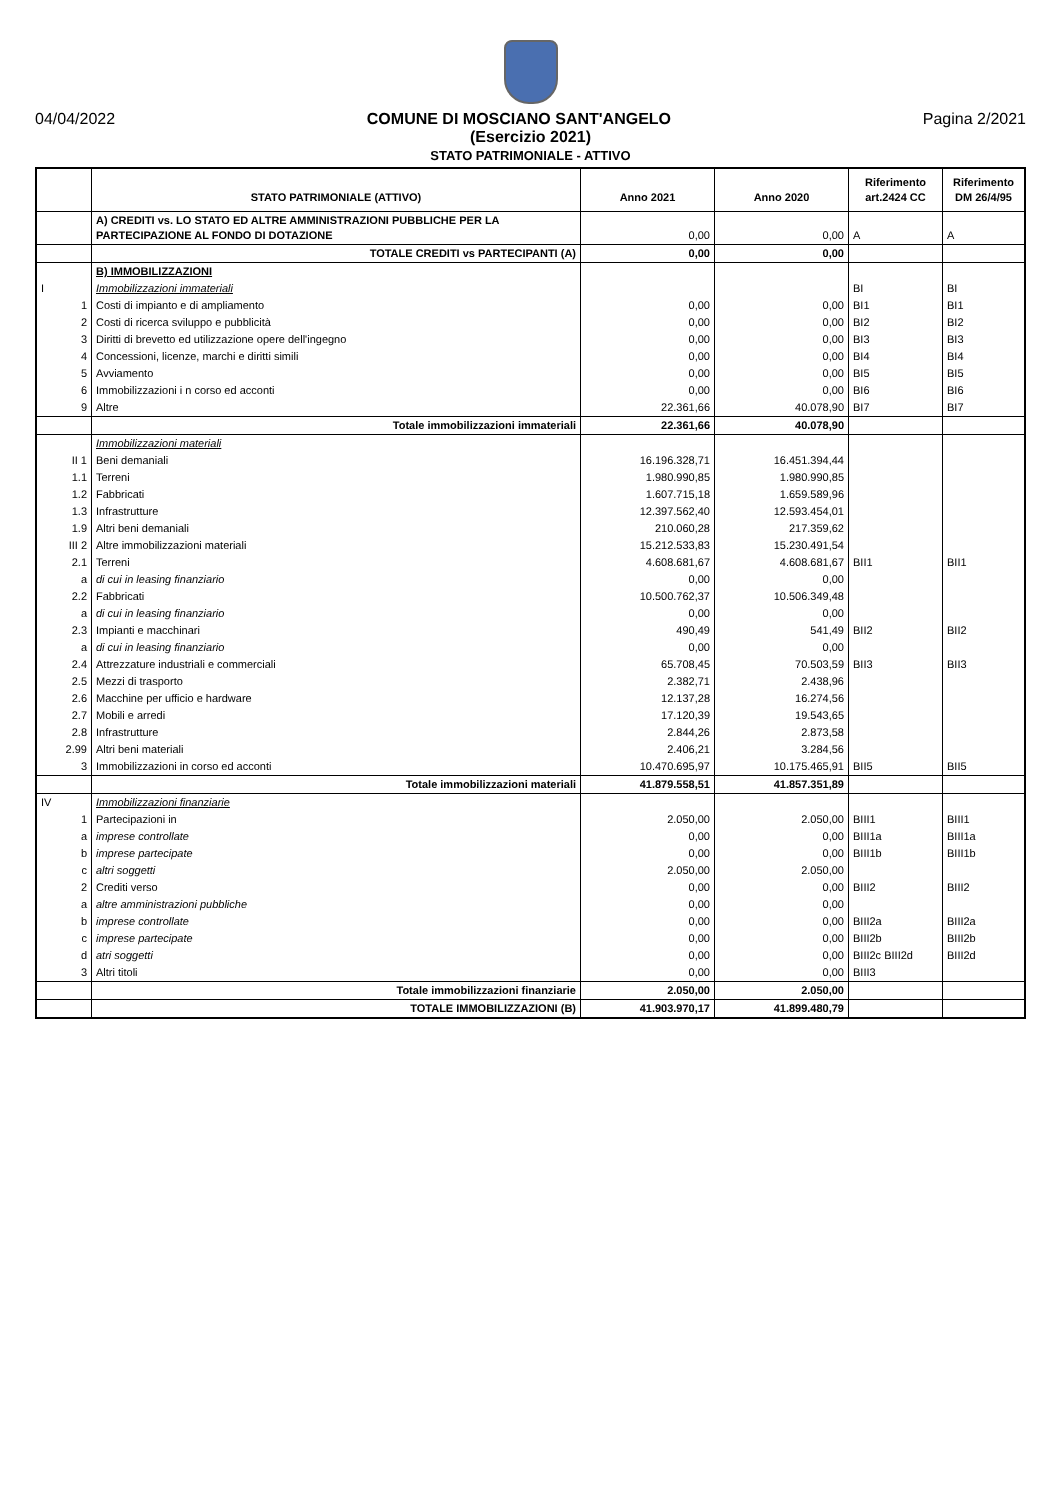04/04/2022 COMUNE DI MOSCIANO SANT'ANGELO Pagina 2/2021
(Esercizio 2021)
STATO PATRIMONIALE - ATTIVO
| | STATO PATRIMONIALE (ATTIVO) | Anno 2021 | Anno 2020 | Riferimento art.2424 CC | Riferimento DM 26/4/95 |
| --- | --- | --- | --- | --- | --- |
| | A) CREDITI vs. LO STATO ED ALTRE AMMINISTRAZIONI PUBBLICHE PER LA PARTECIPAZIONE AL FONDO DI DOTAZIONE | 0,00 | 0,00 | A | A |
| | TOTALE CREDITI vs PARTECIPANTI (A) | 0,00 | 0,00 | | |
| | B) IMMOBILIZZAZIONI | | | | |
| I | Immobilizzazioni immateriali | | | BI | BI |
| 1 | Costi di impianto e di ampliamento | 0,00 | 0,00 | BI1 | BI1 |
| 2 | Costi di ricerca sviluppo e pubblicità | 0,00 | 0,00 | BI2 | BI2 |
| 3 | Diritti di brevetto ed utilizzazione opere dell'ingegno | 0,00 | 0,00 | BI3 | BI3 |
| 4 | Concessioni, licenze, marchi e diritti simili | 0,00 | 0,00 | BI4 | BI4 |
| 5 | Avviamento | 0,00 | 0,00 | BI5 | BI5 |
| 6 | Immobilizzazioni i n corso ed acconti | 0,00 | 0,00 | BI6 | BI6 |
| 9 | Altre | 22.361,66 | 40.078,90 | BI7 | BI7 |
| | Totale immobilizzazioni immateriali | 22.361,66 | 40.078,90 | | |
| | Immobilizzazioni materiali | | | | |
| II 1 | Beni demaniali | 16.196.328,71 | 16.451.394,44 | | |
| 1.1 | Terreni | 1.980.990,85 | 1.980.990,85 | | |
| 1.2 | Fabbricati | 1.607.715,18 | 1.659.589,96 | | |
| 1.3 | Infrastrutture | 12.397.562,40 | 12.593.454,01 | | |
| 1.9 | Altri beni demaniali | 210.060,28 | 217.359,62 | | |
| III 2 | Altre immobilizzazioni materiali | 15.212.533,83 | 15.230.491,54 | | |
| 2.1 | Terreni | 4.608.681,67 | 4.608.681,67 | BII1 | BII1 |
| a | di cui in leasing finanziario | 0,00 | 0,00 | | |
| 2.2 | Fabbricati | 10.500.762,37 | 10.506.349,48 | | |
| a | di cui in leasing finanziario | 0,00 | 0,00 | | |
| 2.3 | Impianti e macchinari | 490,49 | 541,49 | BII2 | BII2 |
| a | di cui in leasing finanziario | 0,00 | 0,00 | | |
| 2.4 | Attrezzature industriali e commerciali | 65.708,45 | 70.503,59 | BII3 | BII3 |
| 2.5 | Mezzi di trasporto | 2.382,71 | 2.438,96 | | |
| 2.6 | Macchine per ufficio e hardware | 12.137,28 | 16.274,56 | | |
| 2.7 | Mobili e arredi | 17.120,39 | 19.543,65 | | |
| 2.8 | Infrastrutture | 2.844,26 | 2.873,58 | | |
| 2.99 | Altri beni materiali | 2.406,21 | 3.284,56 | | |
| 3 | Immobilizzazioni in corso ed acconti | 10.470.695,97 | 10.175.465,91 | BII5 | BII5 |
| | Totale immobilizzazioni materiali | 41.879.558,51 | 41.857.351,89 | | |
| IV | Immobilizzazioni finanziarie | | | | |
| 1 | Partecipazioni in | 2.050,00 | 2.050,00 | BIII1 | BIII1 |
| a | imprese controllate | 0,00 | 0,00 | BIII1a | BIII1a |
| b | imprese partecipate | 0,00 | 0,00 | BIII1b | BIII1b |
| c | altri soggetti | 2.050,00 | 2.050,00 | | |
| 2 | Crediti verso | 0,00 | 0,00 | BIII2 | BIII2 |
| a | altre amministrazioni pubbliche | 0,00 | 0,00 | | |
| b | imprese controllate | 0,00 | 0,00 | BIII2a | BIII2a |
| c | imprese partecipate | 0,00 | 0,00 | BIII2b | BIII2b |
| d | atri soggetti | 0,00 | 0,00 | BIII2c BIII2d | BIII2d |
| 3 | Altri titoli | 0,00 | 0,00 | BIII3 | |
| | Totale immobilizzazioni finanziarie | 2.050,00 | 2.050,00 | | |
| | TOTALE IMMOBILIZZAZIONI (B) | 41.903.970,17 | 41.899.480,79 | | |